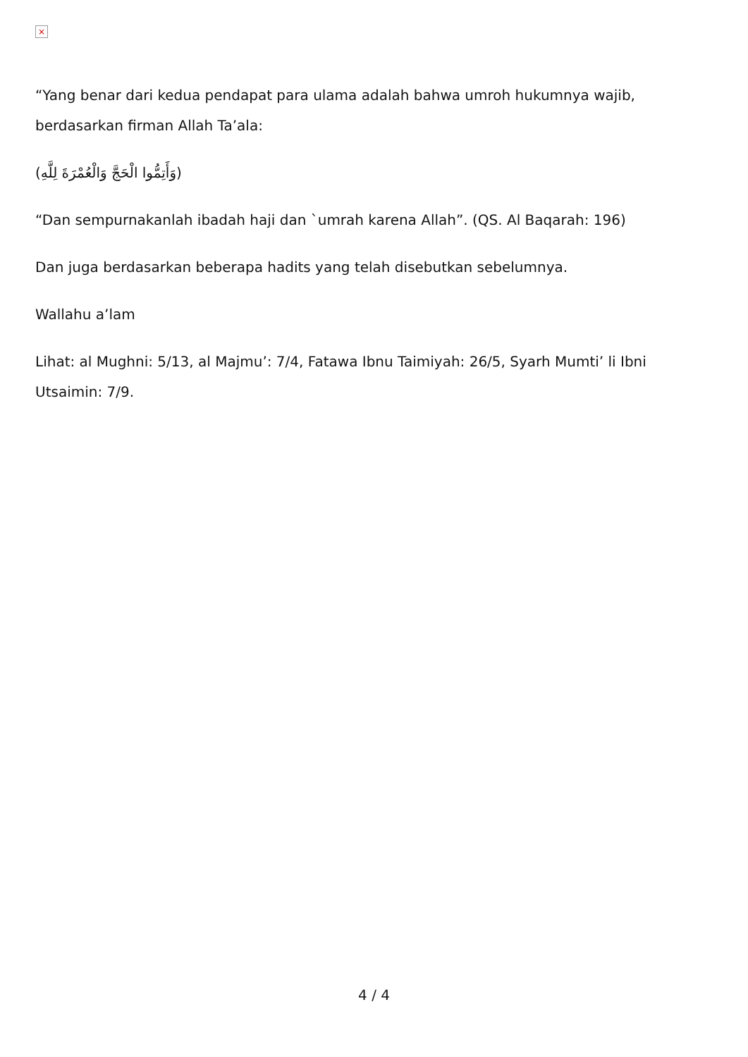×
“Yang benar dari kedua pendapat para ulama adalah bahwa umroh hukumnya wajib, berdasarkan firman Allah Ta’ala:
(وَأَتِمُّوا الْحَجَّ وَالْعُمْرَةَ لِلَّهِ)
“Dan sempurnakanlah ibadah haji dan `umrah karena Allah”. (QS. Al Baqarah: 196)
Dan juga berdasarkan beberapa hadits yang telah disebutkan sebelumnya.
Wallahu a’lam
Lihat: al Mughni: 5/13, al Majmu’: 7/4, Fatawa Ibnu Taimiyah: 26/5, Syarh Mumti’ li Ibni Utsaimin: 7/9.
4 / 4